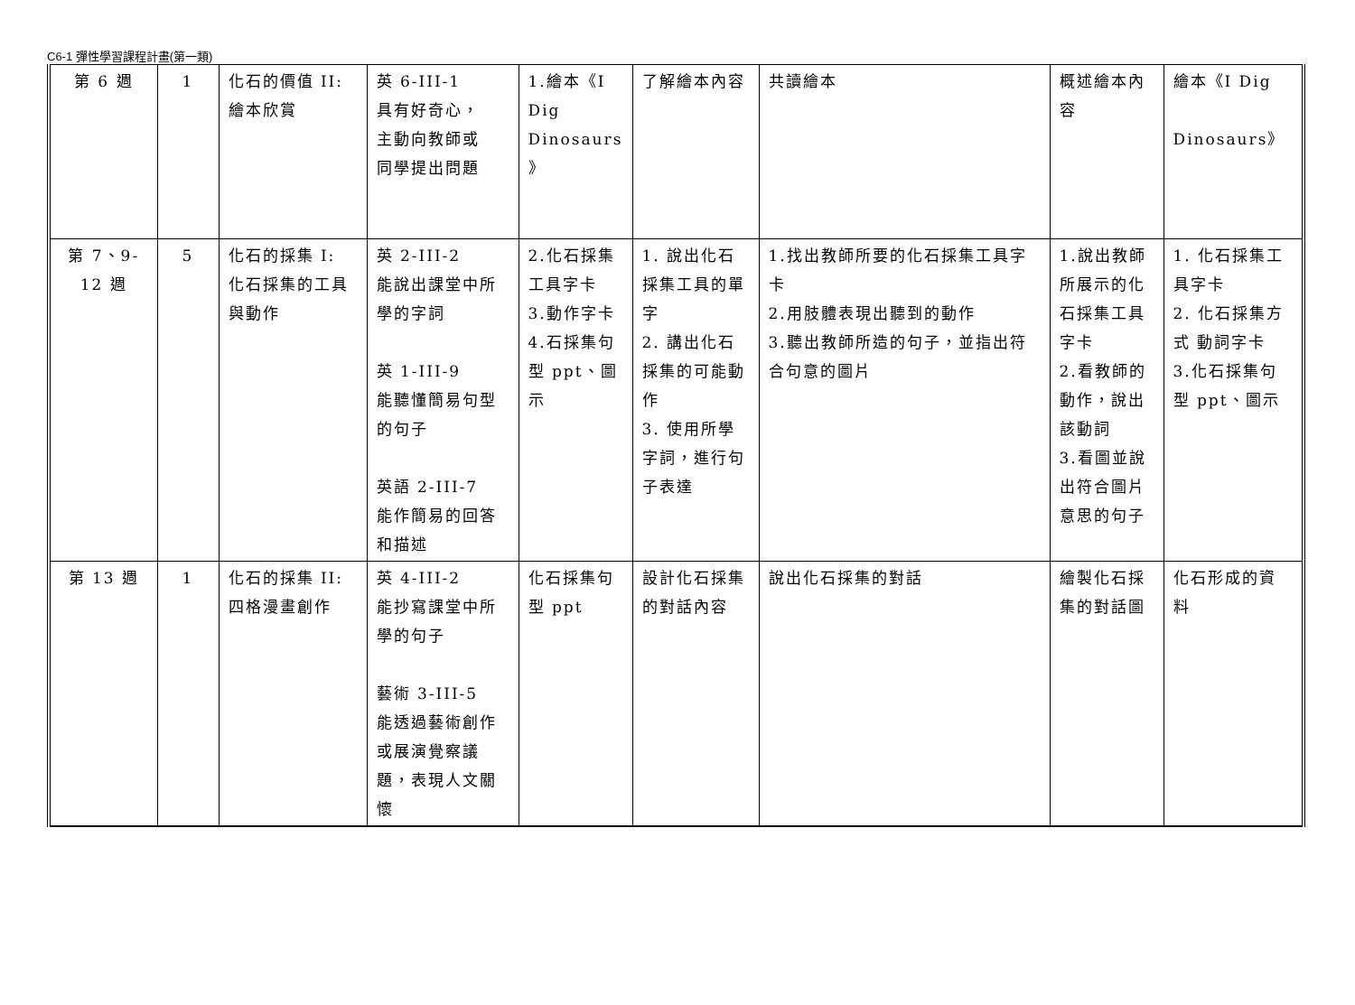C6-1 彈性學習課程計畫(第一類)
| 第 6 週 | 1 | 化石的價值 II: 繪本欣賞 | 英 6-III-1 具有好奇心， 主動向教師或 同學提出問題 | 1.繪本《I Dig Dinosaurs 》 | 了解繪本內容 | 共讀繪本 | 概述繪本內容 | 繪本《I Dig Dinosaurs》 |
| 第 7、9- 12 週 | 5 | 化石的採集 I: 化石採集的工具與動作 | 英 2-III-2 能說出課堂中所學的字詞 英 1-III-9 能聽懂簡易句型的句子 英語 2-III-7 能作簡易的回答和描述 | 2.化石採集工具字卡 3.動作字卡 4.石採集句型 ppt、圖示 | 1. 說出化石採集工具的單字 2. 講出化石採集的可能動作 3. 使用所學字詞，進行句子表達 | 1.找出教師所要的化石採集工具字卡 2.用肢體表現出聽到的動作 3.聽出教師所造的句子，並指出符合句意的圖片 | 1.說出教師所展示的化石採集工具字卡 2.看教師的動作，說出該動詞 3.看圖並說出符合圖片意思的句子 | 1. 化石採集工具字卡 2. 化石採集方式 動詞字卡 3.化石採集句型 ppt、圖示 |
| 第 13 週 | 1 | 化石的採集 II: 四格漫畫創作 | 英 4-III-2 能抄寫課堂中所學的句子 藝術 3-III-5 能透過藝術創作或展演覺察議題，表現人文關懷 | 化石採集句型 ppt | 設計化石採集的對話內容 | 說出化石採集的對話 | 繪製化石採集的對話圖 | 化石形成的資料 |